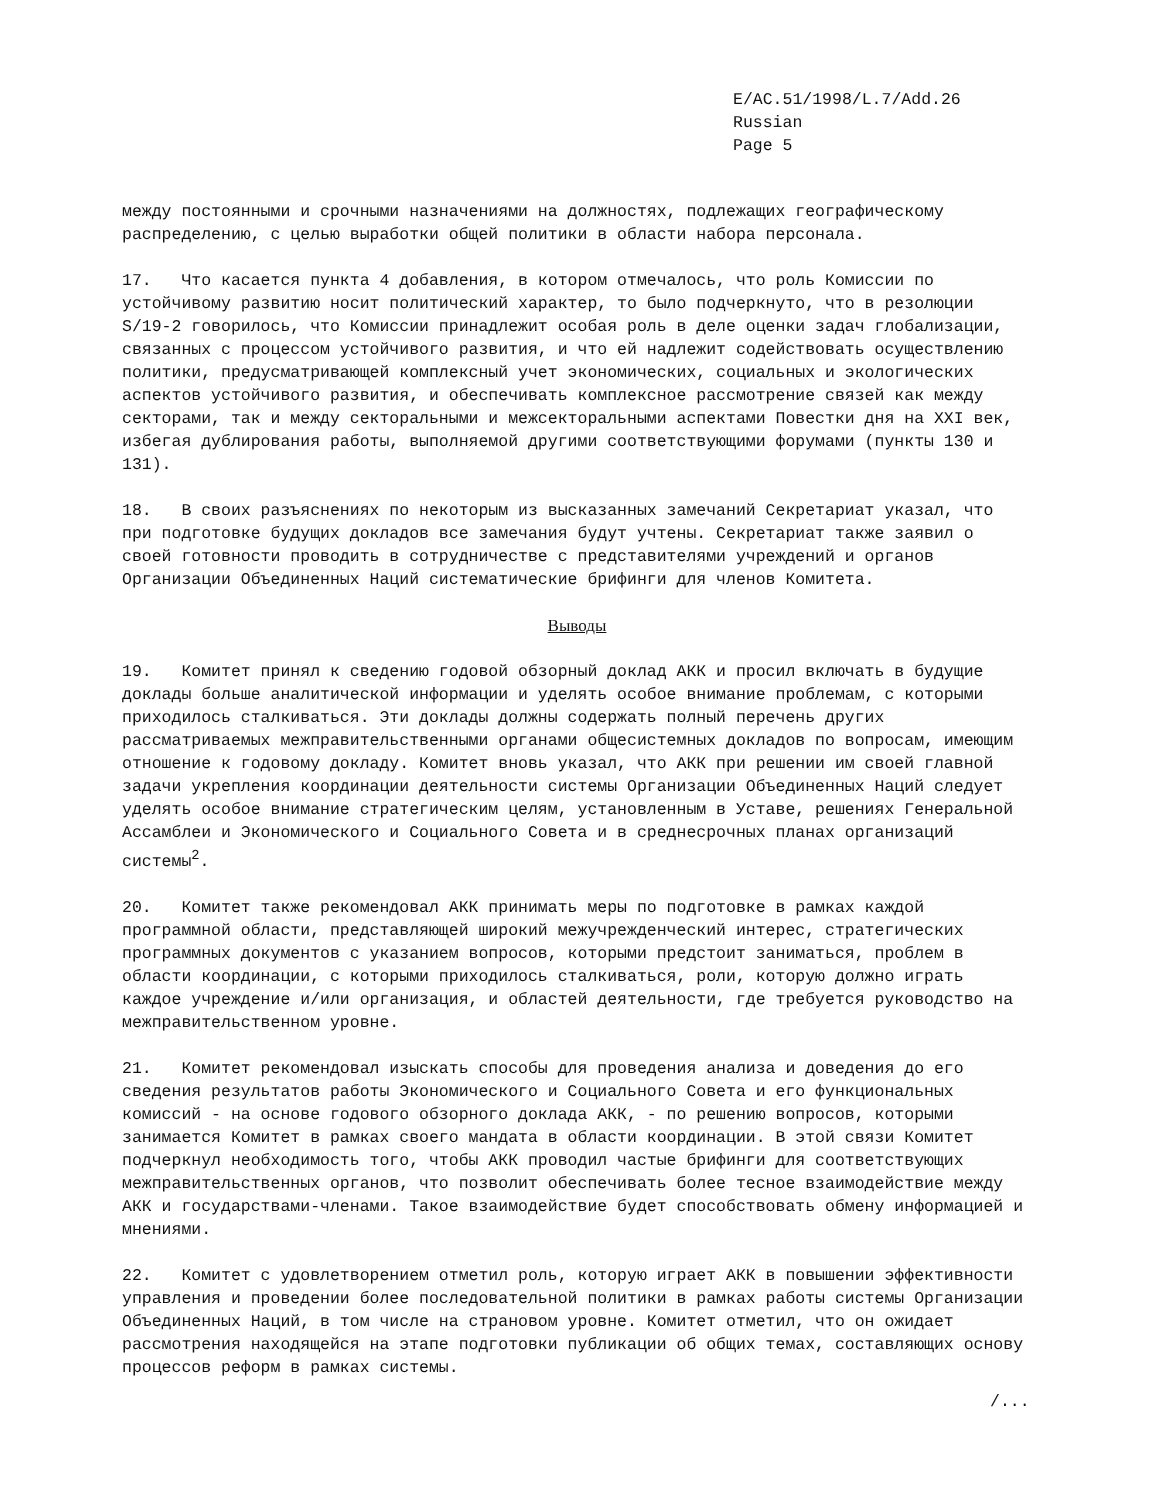E/AC.51/1998/L.7/Add.26
Russian
Page 5
между постоянными и срочными назначениями на должностях, подлежащих географическому распределению, с целью выработки общей политики в области набора персонала.
17. Что касается пункта 4 добавления, в котором отмечалось, что роль Комиссии по устойчивому развитию носит политический характер, то было подчеркнуто, что в резолюции S/19-2 говорилось, что Комиссии принадлежит особая роль в деле оценки задач глобализации, связанных с процессом устойчивого развития, и что ей надлежит содействовать осуществлению политики, предусматривающей комплексный учет экономических, социальных и экологических аспектов устойчивого развития, и обеспечивать комплексное рассмотрение связей как между секторами, так и между секторальными и межсекторальными аспектами Повестки дня на XXI век, избегая дублирования работы, выполняемой другими соответствующими форумами (пункты 130 и 131).
18. В своих разъяснениях по некоторым из высказанных замечаний Секретариат указал, что при подготовке будущих докладов все замечания будут учтены. Секретариат также заявил о своей готовности проводить в сотрудничестве с представителями учреждений и органов Организации Объединенных Наций систематические брифинги для членов Комитета.
Выводы
19. Комитет принял к сведению годовой обзорный доклад АКК и просил включать в будущие доклады больше аналитической информации и уделять особое внимание проблемам, с которыми приходилось сталкиваться. Эти доклады должны содержать полный перечень других рассматриваемых межправительственными органами общесистемных докладов по вопросам, имеющим отношение к годовому докладу. Комитет вновь указал, что АКК при решении им своей главной задачи укрепления координации деятельности системы Организации Объединенных Наций следует уделять особое внимание стратегическим целям, установленным в Уставе, решениях Генеральной Ассамблеи и Экономического и Социального Совета и в среднесрочных планах организаций системы<sup>2</sup>.
20. Комитет также рекомендовал АКК принимать меры по подготовке в рамках каждой программной области, представляющей широкий межучрежденческий интерес, стратегических программных документов с указанием вопросов, которыми предстоит заниматься, проблем в области координации, с которыми приходилось сталкиваться, роли, которую должно играть каждое учреждение и/или организация, и областей деятельности, где требуется руководство на межправительственном уровне.
21. Комитет рекомендовал изыскать способы для проведения анализа и доведения до его сведения результатов работы Экономического и Социального Совета и его функциональных комиссий - на основе годового обзорного доклада АКК, - по решению вопросов, которыми занимается Комитет в рамках своего мандата в области координации. В этой связи Комитет подчеркнул необходимость того, чтобы АКК проводил частые брифинги для соответствующих межправительственных органов, что позволит обеспечивать более тесное взаимодействие между АКК и государствами-членами. Такое взаимодействие будет способствовать обмену информацией и мнениями.
22. Комитет с удовлетворением отметил роль, которую играет АКК в повышении эффективности управления и проведении более последовательной политики в рамках работы системы Организации Объединенных Наций, в том числе на страновом уровне. Комитет отметил, что он ожидает рассмотрения находящейся на этапе подготовки публикации об общих темах, составляющих основу процессов реформ в рамках системы.
/...